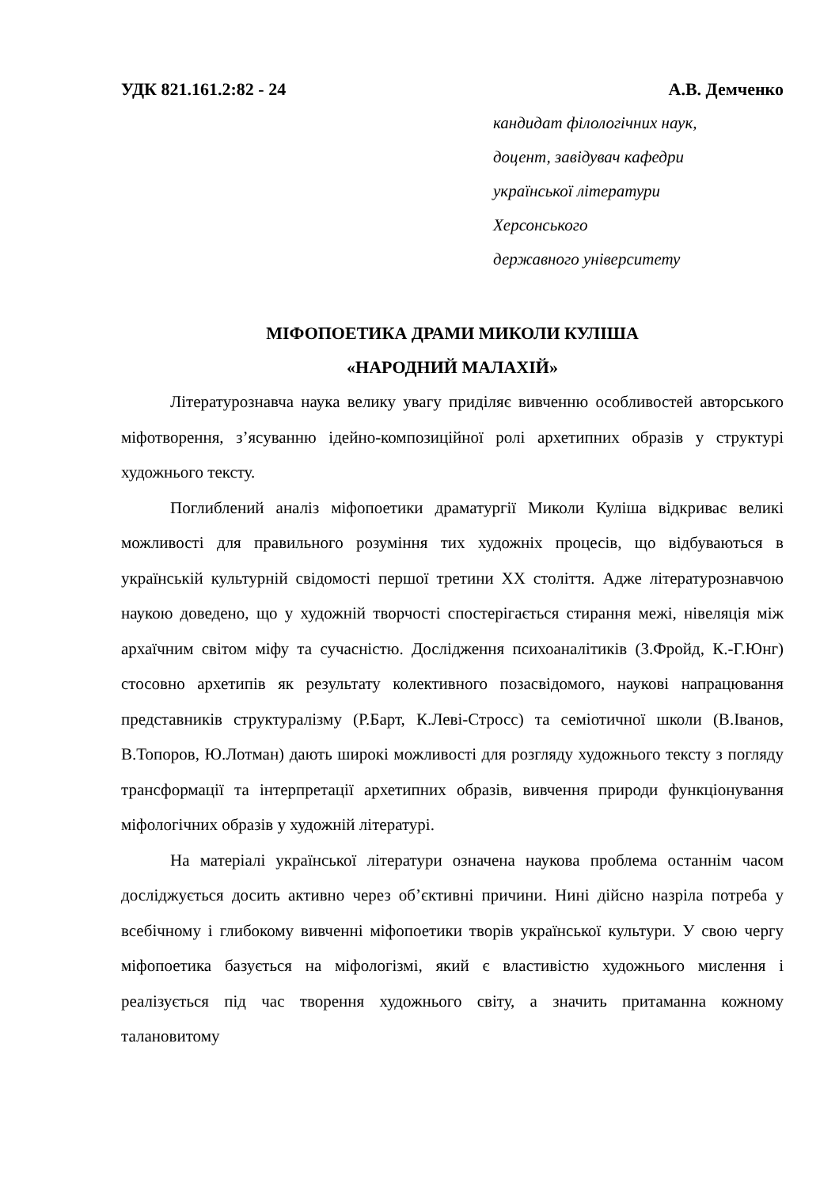УДК 821.161.2:82 - 24 А.В. Демченко
кандидат філологічних наук,
доцент, завідувач кафедри
української літератури
Херсонського
державного університету
МІФОПОЕТИКА ДРАМИ МИКОЛИ КУЛІША
«НАРОДНИЙ МАЛАХІЙ»
Літературознавча наука велику увагу приділяє вивченню особливостей авторського міфотворення, з’ясуванню ідейно-композиційної ролі архетипних образів у структурі художнього тексту.
Поглиблений аналіз міфопоетики драматургії Миколи Куліша відкриває великі можливості для правильного розуміння тих художніх процесів, що відбуваються в українській культурній свідомості першої третини ХХ століття. Адже літературознавчою наукою доведено, що у художній творчості спостерігається стирання межі, нівеляція між архаїчним світом міфу та сучасністю. Дослідження психоаналітиків (З.Фройд, К.-Г.Юнг) стосовно архетипів як результату колективного позасвідомого, наукові напрацювання представників структуралізму (Р.Барт, К.Леві-Стросс) та семіотичної школи (В.Іванов, В.Топоров, Ю.Лотман) дають широкі можливості для розгляду художнього тексту з погляду трансформації та інтерпретації архетипних образів, вивчення природи функціонування міфологічних образів у художній літературі.
На матеріалі української літератури означена наукова проблема останнім часом досліджується досить активно через об’єктивні причини. Нині дійсно назріла потреба у всебічному і глибокому вивченні міфопоетики творів української культури. У свою чергу міфопоетика базується на міфологізмі, який є властивістю художнього мислення і реалізується під час творення художнього світу, а значить притаманна кожному талановитому